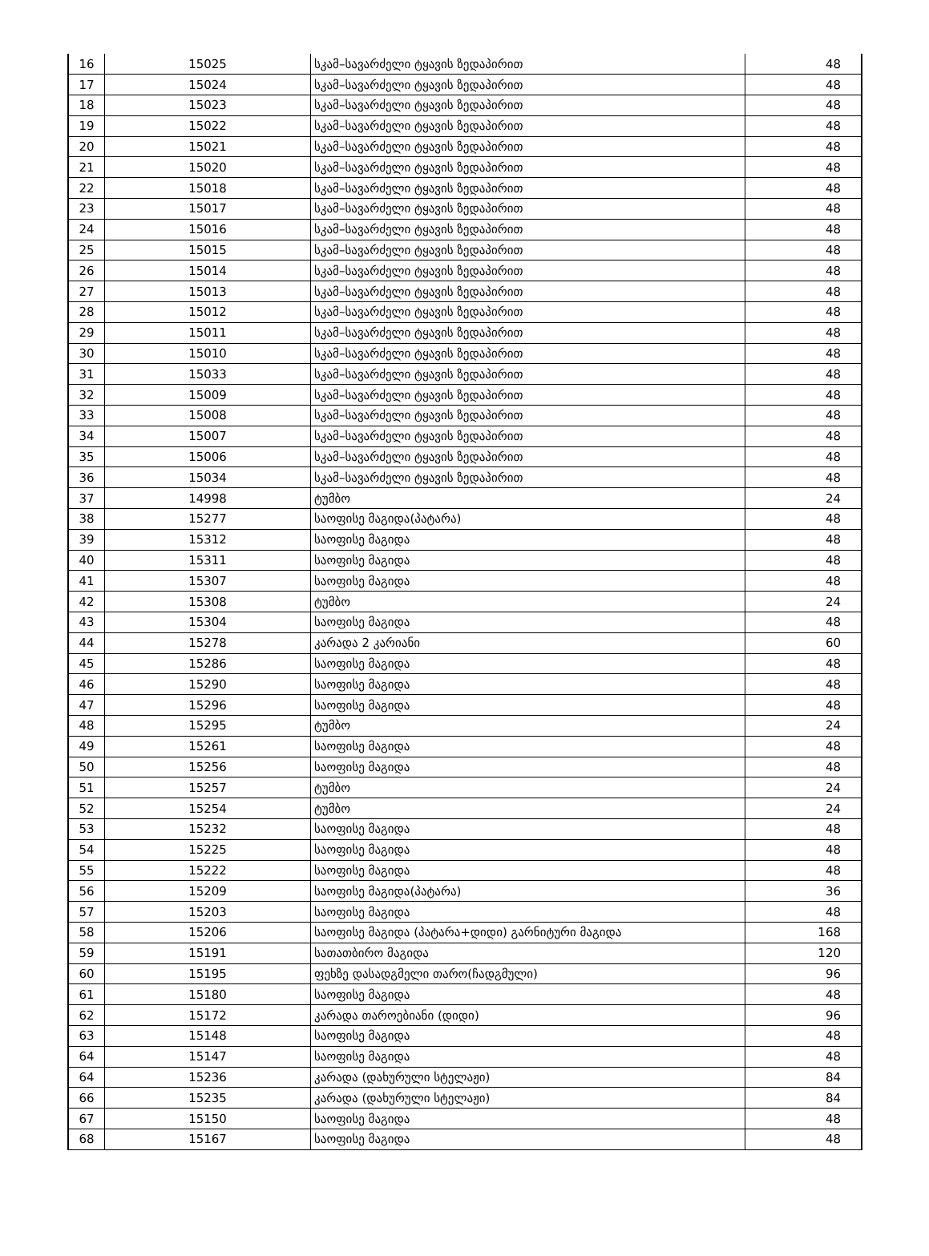| 16 | 15025 | სკამ–სავარძელი ტყავის ზედაპირით | 48 |
| 17 | 15024 | სკამ–სავარძელი ტყავის ზედაპირით | 48 |
| 18 | 15023 | სკამ–სავარძელი ტყავის ზედაპირით | 48 |
| 19 | 15022 | სკამ–სავარძელი ტყავის ზედაპირით | 48 |
| 20 | 15021 | სკამ–სავარძელი ტყავის ზედაპირით | 48 |
| 21 | 15020 | სკამ–სავარძელი ტყავის ზედაპირით | 48 |
| 22 | 15018 | სკამ–სავარძელი ტყავის ზედაპირით | 48 |
| 23 | 15017 | სკამ–სავარძელი ტყავის ზედაპირით | 48 |
| 24 | 15016 | სკამ–სავარძელი ტყავის ზედაპირით | 48 |
| 25 | 15015 | სკამ–სავარძელი ტყავის ზედაპირით | 48 |
| 26 | 15014 | სკამ–სავარძელი ტყავის ზედაპირით | 48 |
| 27 | 15013 | სკამ–სავარძელი ტყავის ზედაპირით | 48 |
| 28 | 15012 | სკამ–სავარძელი ტყავის ზედაპირით | 48 |
| 29 | 15011 | სკამ–სავარძელი ტყავის ზედაპირით | 48 |
| 30 | 15010 | სკამ–სავარძელი ტყავის ზედაპირით | 48 |
| 31 | 15033 | სკამ–სავარძელი ტყავის ზედაპირით | 48 |
| 32 | 15009 | სკამ–სავარძელი ტყავის ზედაპირით | 48 |
| 33 | 15008 | სკამ–სავარძელი ტყავის ზედაპირით | 48 |
| 34 | 15007 | სკამ–სავარძელი ტყავის ზედაპირით | 48 |
| 35 | 15006 | სკამ–სავარძელი ტყავის ზედაპირით | 48 |
| 36 | 15034 | სკამ–სავარძელი ტყავის ზედაპირით | 48 |
| 37 | 14998 | ტუმბო | 24 |
| 38 | 15277 | საოფისე მაგიდა(პატარა) | 48 |
| 39 | 15312 | საოფისე მაგიდა | 48 |
| 40 | 15311 | საოფისე მაგიდა | 48 |
| 41 | 15307 | საოფისე მაგიდა | 48 |
| 42 | 15308 | ტუმბო | 24 |
| 43 | 15304 | საოფისე მაგიდა | 48 |
| 44 | 15278 | კარადა 2 კარიანი | 60 |
| 45 | 15286 | საოფისე მაგიდა | 48 |
| 46 | 15290 | საოფისე მაგიდა | 48 |
| 47 | 15296 | საოფისე მაგიდა | 48 |
| 48 | 15295 | ტუმბო | 24 |
| 49 | 15261 | საოფისე მაგიდა | 48 |
| 50 | 15256 | საოფისე მაგიდა | 48 |
| 51 | 15257 | ტუმბო | 24 |
| 52 | 15254 | ტუმბო | 24 |
| 53 | 15232 | საოფისე მაგიდა | 48 |
| 54 | 15225 | საოფისე მაგიდა | 48 |
| 55 | 15222 | საოფისე მაგიდა | 48 |
| 56 | 15209 | საოფისე მაგიდა(პატარა) | 36 |
| 57 | 15203 | საოფისე მაგიდა | 48 |
| 58 | 15206 | საოფისე მაგიდა (პატარა+დიდი) გარნიტური მაგიდა | 168 |
| 59 | 15191 | სათათბირო მაგიდა | 120 |
| 60 | 15195 | ფეხზე დასადგმელი თარო(ჩადგმული) | 96 |
| 61 | 15180 | საოფისე მაგიდა | 48 |
| 62 | 15172 | კარადა თაროებიანი (დიდი) | 96 |
| 63 | 15148 | საოფისე მაგიდა | 48 |
| 64 | 15147 | საოფისე მაგიდა | 48 |
| 64 | 15236 | კარადა (დახურული სტელაჟი) | 84 |
| 66 | 15235 | კარადა (დახურული სტელაჟი) | 84 |
| 67 | 15150 | საოფისე მაგიდა | 48 |
| 68 | 15167 | საოფისე მაგიდა | 48 |